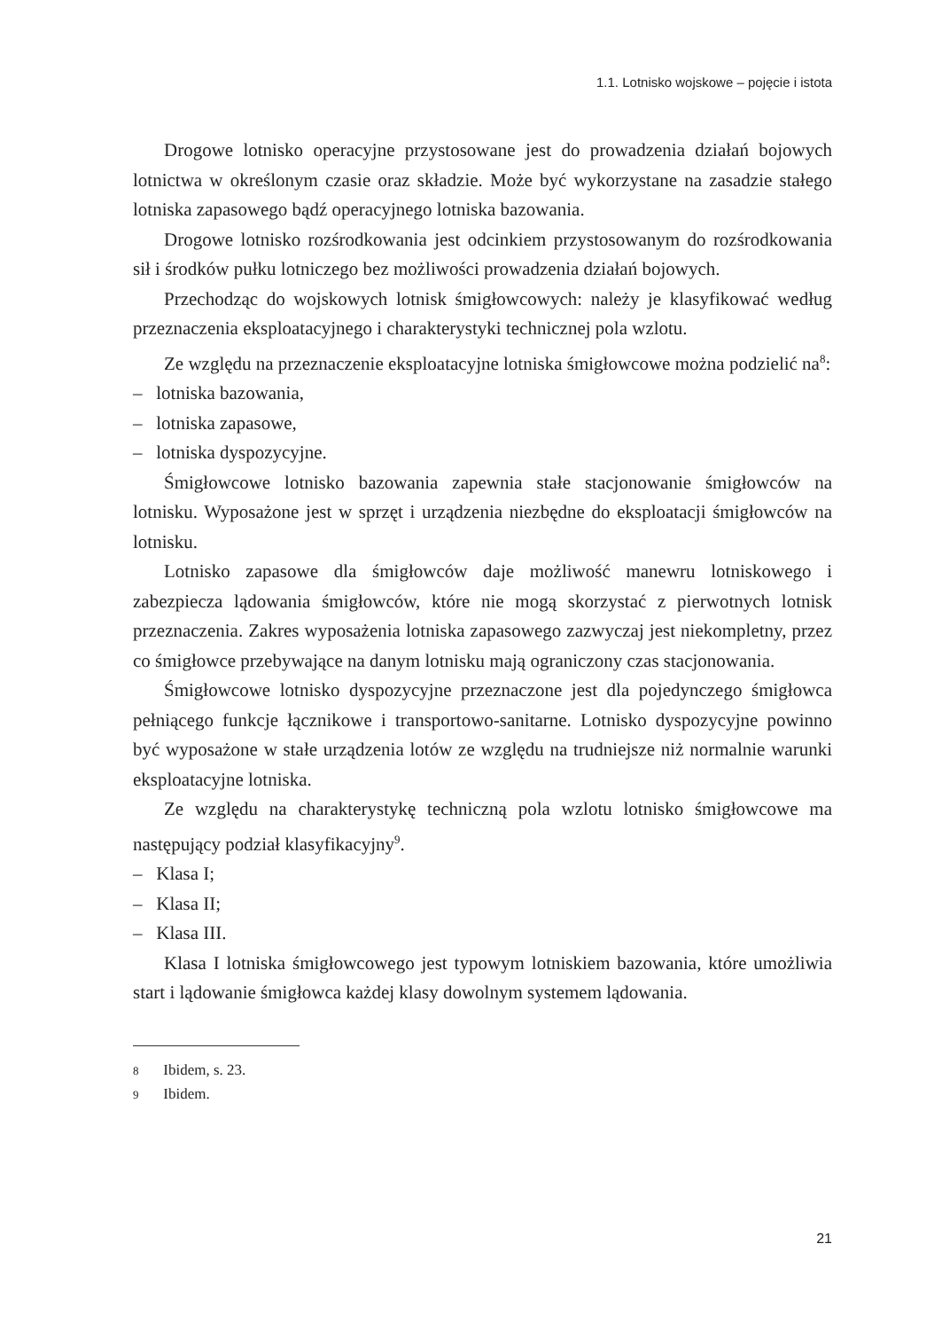1.1. Lotnisko wojskowe – pojęcie i istota
Drogowe lotnisko operacyjne przystosowane jest do prowadzenia działań bojowych lotnictwa w określonym czasie oraz składzie. Może być wykorzystane na zasadzie stałego lotniska zapasowego bądź operacyjnego lotniska bazowania.
Drogowe lotnisko rozśrodkowania jest odcinkiem przystosowanym do rozśrodkowania sił i środków pułku lotniczego bez możliwości prowadzenia działań bojowych.
Przechodząc do wojskowych lotnisk śmigłowcowych: należy je klasyfikować według przeznaczenia eksploatacyjnego i charakterystyki technicznej pola wzlotu.
Ze względu na przeznaczenie eksploatacyjne lotniska śmigłowcowe można podzielić na<sup>8</sup>:
– lotniska bazowania,
– lotniska zapasowe,
– lotniska dyspozycyjne.
Śmigłowcowe lotnisko bazowania zapewnia stałe stacjonowanie śmigłowców na lotnisku. Wyposażone jest w sprzęt i urządzenia niezbędne do eksploatacji śmigłowców na lotnisku.
Lotnisko zapasowe dla śmigłowców daje możliwość manewru lotniskowego i zabezpiecza lądowania śmigłowców, które nie mogą skorzystać z pierwotnych lotnisk przeznaczenia. Zakres wyposażenia lotniska zapasowego zazwyczaj jest niekompletny, przez co śmigłowce przebywające na danym lotnisku mają ograniczony czas stacjonowania.
Śmigłowcowe lotnisko dyspozycyjne przeznaczone jest dla pojedynczego śmigłowca pełniącego funkcje łącznikowe i transportowo-sanitarne. Lotnisko dyspozycyjne powinno być wyposażone w stałe urządzenia lotów ze względu na trudniejsze niż normalnie warunki eksploatacyjne lotniska.
Ze względu na charakterystykę techniczną pola wzlotu lotnisko śmigłowcowe ma następujący podział klasyfikacyjny<sup>9</sup>.
– Klasa I;
– Klasa II;
– Klasa III.
Klasa I lotniska śmigłowcowego jest typowym lotniskiem bazowania, które umożliwia start i lądowanie śmigłowca każdej klasy dowolnym systemem lądowania.
8 Ibidem, s. 23.
9 Ibidem.
21